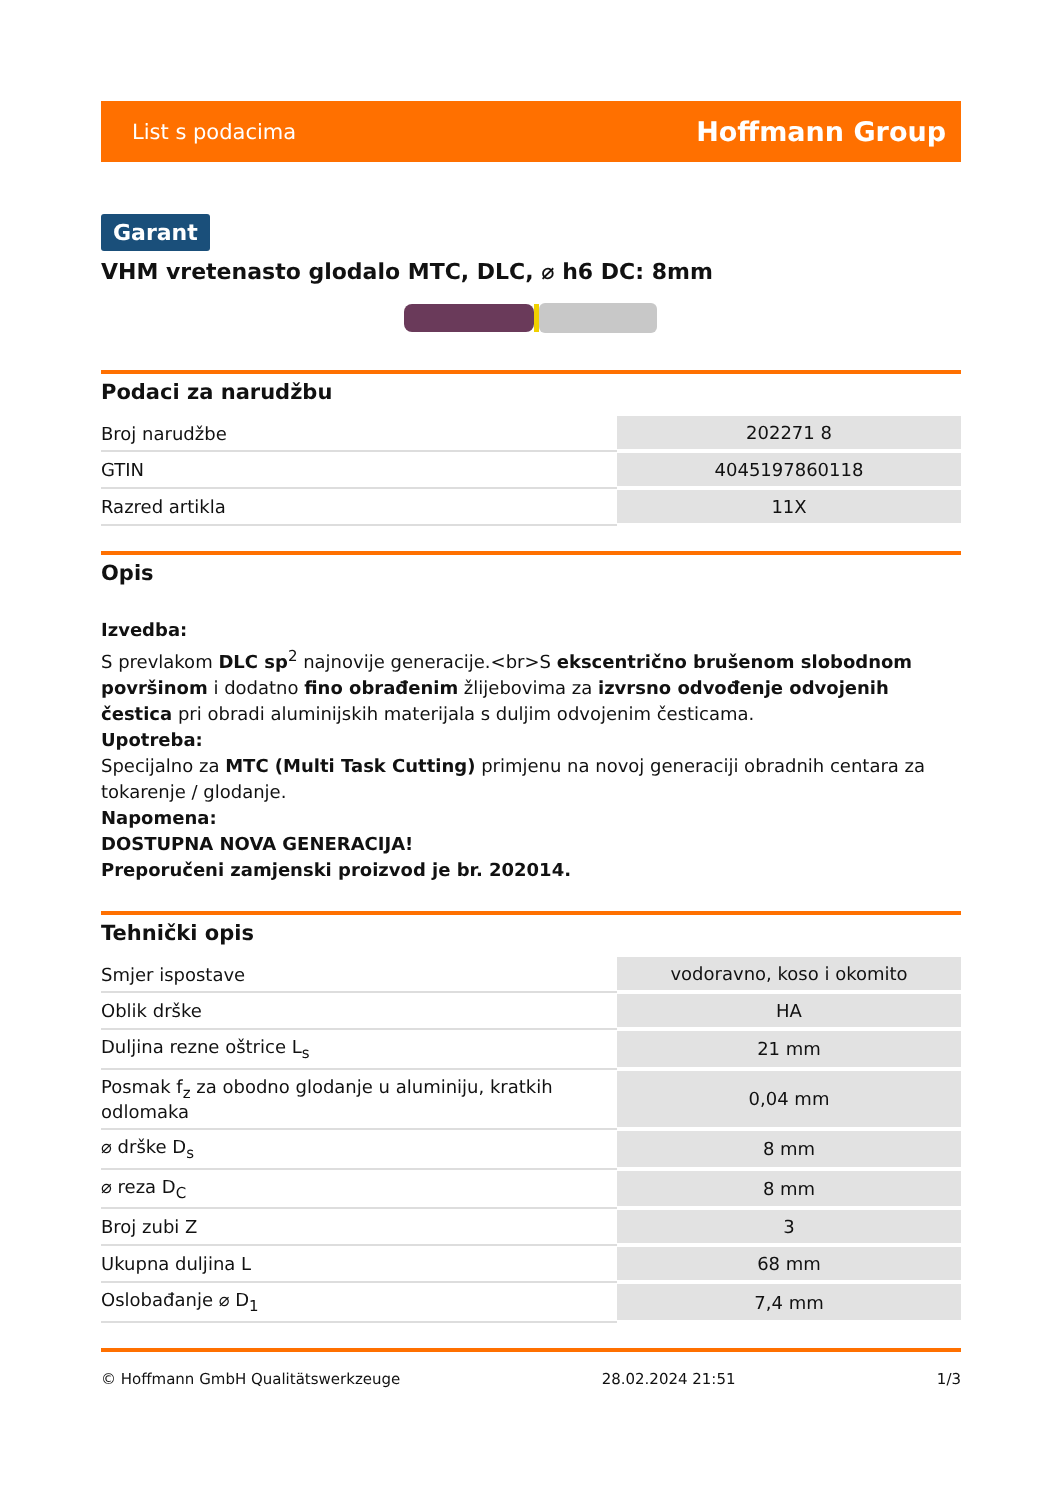List s podacima Hoffmann Group
Garant
VHM vretenasto glodalo MTC, DLC, ⌀ h6 DC: 8mm
Podaci za narudžbu
| Broj narudžbe | 202271 8 |
| GTIN | 4045197860118 |
| Razred artikla | 11X |
Opis
Izvedba:
S prevlakom DLC sp<sup>2</sup> najnovije generacije.<br>S ekscentrično brušenom slobodnom površinom i dodatno fino obrađenim žlijebovima za izvrsno odvođenje odvojenih čestica pri obradi aluminijskih materijala s duljim odvojenim česticama.
Upotreba:
Specijalno za MTC (Multi Task Cutting) primjenu na novoj generaciji obradnih centara za tokarenje / glodanje.
Napomena:
DOSTUPNA NOVA GENERACIJA!
Preporučeni zamjenski proizvod je br. 202014.
Tehnički opis
| Smjer ispostave | vodoravno, koso i okomito |
| Oblik drške | HA |
| Duljina rezne oštrice L<sub>s</sub> | 21 mm |
| Posmak f<sub>z</sub> za obodno glodanje u aluminiju, kratkih odlomaka | 0,04 mm |
| ⌀ drške D<sub>s</sub> | 8 mm |
| ⌀ reza D<sub>C</sub> | 8 mm |
| Broj zubi Z | 3 |
| Ukupna duljina L | 68 mm |
| Oslobađanje ⌀ D<sub>1</sub> | 7,4 mm |
© Hoffmann GmbH Qualitätswerkzeuge 28.02.2024 21:51 1/3